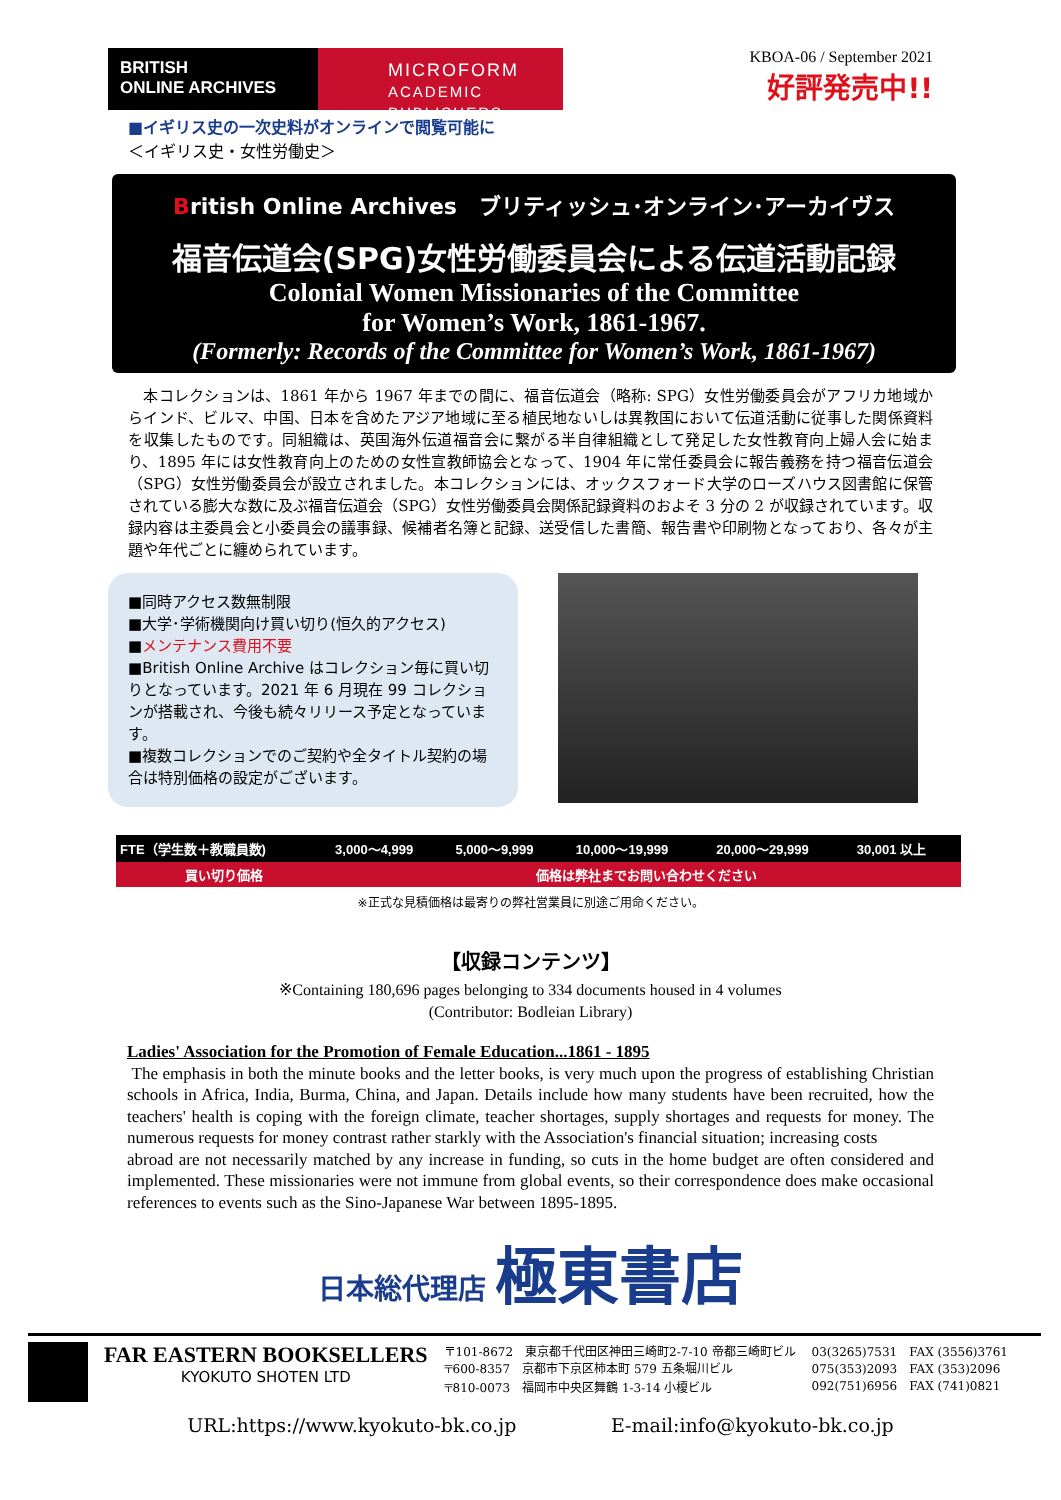BRITISH
ONLINE ARCHIVES
MICROFORM
ACADEMIC PUBLISHERS
KBOA-06 / September 2021
好評発売中!!
■イギリス史の一次史料がオンラインで閲覧可能に
＜イギリス史・女性労働史＞
British Online Archives　ブリティッシュ･オンライン･アーカイヴス
福音伝道会(SPG)女性労働委員会による伝道活動記録
Colonial Women Missionaries of the Committee
for Women’s Work, 1861-1967.
(Formerly: Records of the Committee for Women’s Work, 1861-1967)
　本コレクションは、1861 年から 1967 年までの間に、福音伝道会（略称: SPG）女性労働委員会がアフリカ地域からインド、ビルマ、中国、日本を含めたアジア地域に至る植民地ないしは異教国において伝道活動に従事した関係資料を収集したものです。同組織は、英国海外伝道福音会に繋がる半自律組織として発足した女性教育向上婦人会に始まり、1895 年には女性教育向上のための女性宣教師協会となって、1904 年に常任委員会に報告義務を持つ福音伝道会（SPG）女性労働委員会が設立されました。本コレクションには、オックスフォード大学のローズハウス図書館に保管されている膨大な数に及ぶ福音伝道会（SPG）女性労働委員会関係記録資料のおよそ 3 分の 2 が収録されています。収録内容は主委員会と小委員会の議事録、候補者名簿と記録、送受信した書簡、報告書や印刷物となっており、各々が主題や年代ごとに纏められています。
■同時アクセス数無制限
■大学･学術機関向け買い切り(恒久的アクセス)
■メンテナンス費用不要
■British Online Archive はコレクション毎に買い切りとなっています。2021 年 6 月現在 99 コレクションが搭載され、今後も続々リリース予定となっています。
■複数コレクションでのご契約や全タイトル契約の場合は特別価格の設定がございます。
| FTE（学生数＋教職員数) | 3,000～4,999 | 5,000～9,999 | 10,000～19,999 | 20,000～29,999 | 30,001 以上 |
| --- | --- | --- | --- | --- | --- |
| 買い切り価格 | 価格は弊社までお問い合わせください | | | | |
※正式な見積価格は最寄りの弊社営業員に別途ご用命ください。
【収録コンテンツ】
※Containing 180,696 pages belonging to 334 documents housed in 4 volumes
(Contributor: Bodleian Library)
Ladies' Association for the Promotion of Female Education...1861 - 1895
The emphasis in both the minute books and the letter books, is very much upon the progress of establishing Christian schools in Africa, India, Burma, China, and Japan. Details include how many students have been recruited, how the teachers' health is coping with the foreign climate, teacher shortages, supply shortages and requests for money. The numerous requests for money contrast rather starkly with the Association's financial situation; increasing costs
abroad are not necessarily matched by any increase in funding, so cuts in the home budget are often considered and implemented. These missionaries were not immune from global events, so their correspondence does make occasional references to events such as the Sino-Japanese War between 1895-1895.
日本総代理店 極東書店
FAR EASTERN BOOKSELLERS
KYOKUTO SHOTEN LTD
〒101-8672　東京都千代田区神田三崎町2-7-10 帝都三崎町ビル
〒600-8357　京都市下京区柿本町 579 五条堀川ビル
〒810-0073　福岡市中央区舞鶴 1-3-14 小榎ビル
03(3265)7531　FAX (3556)3761
075(353)2093　FAX (353)2096
092(751)6956　FAX (741)0821
URL:https://www.kyokuto-bk.co.jp E-mail:info@kyokuto-bk.co.jp